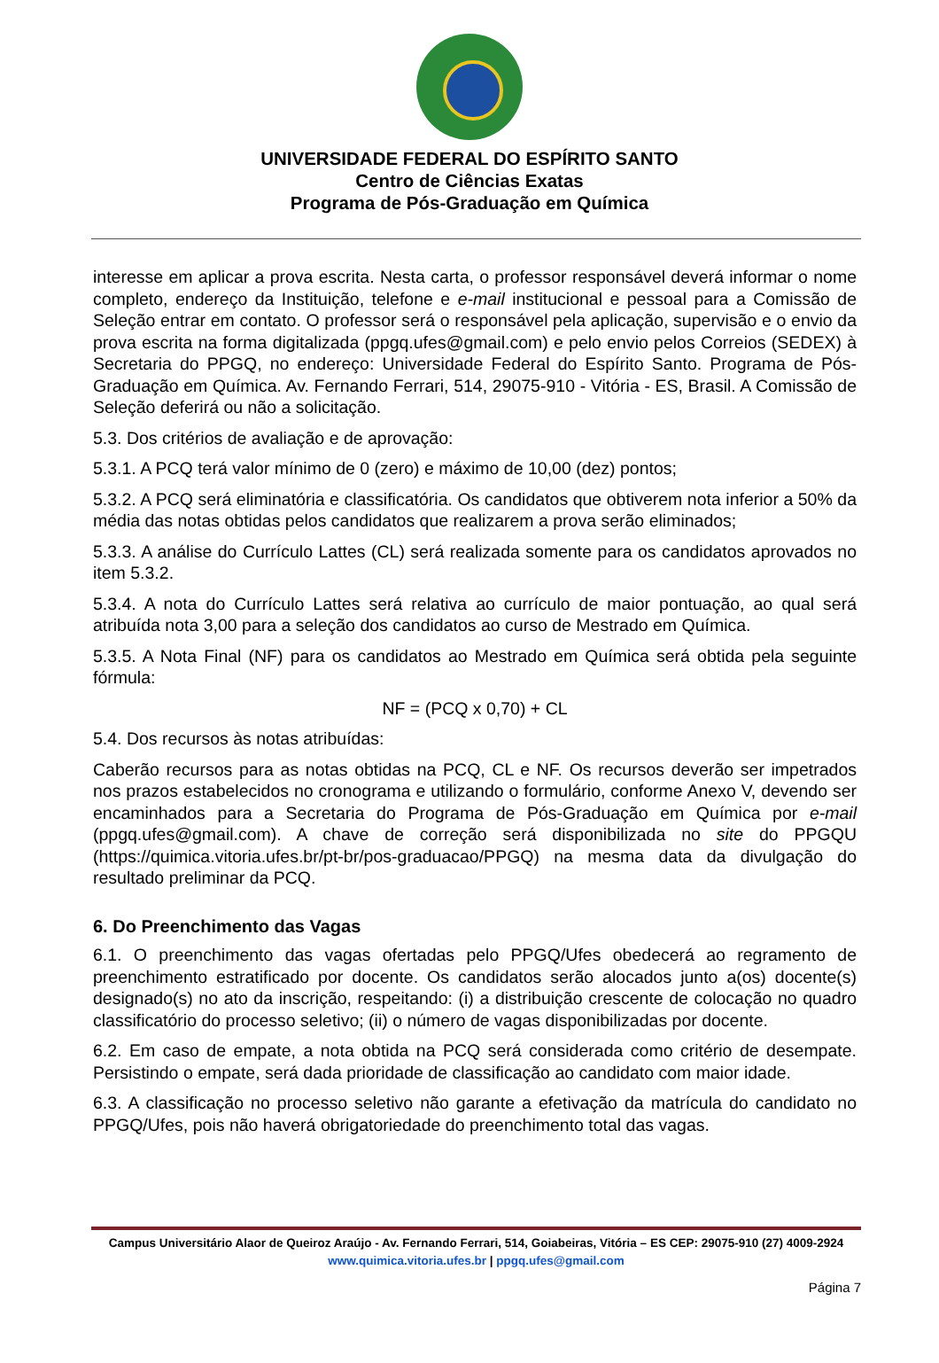UNIVERSIDADE FEDERAL DO ESPÍRITO SANTO
Centro de Ciências Exatas
Programa de Pós-Graduação em Química
interesse em aplicar a prova escrita. Nesta carta, o professor responsável deverá informar o nome completo, endereço da Instituição, telefone e e-mail institucional e pessoal para a Comissão de Seleção entrar em contato. O professor será o responsável pela aplicação, supervisão e o envio da prova escrita na forma digitalizada (ppgq.ufes@gmail.com) e pelo envio pelos Correios (SEDEX) à Secretaria do PPGQ, no endereço: Universidade Federal do Espírito Santo. Programa de Pós-Graduação em Química. Av. Fernando Ferrari, 514, 29075-910 - Vitória - ES, Brasil. A Comissão de Seleção deferirá ou não a solicitação.
5.3. Dos critérios de avaliação e de aprovação:
5.3.1. A PCQ terá valor mínimo de 0 (zero) e máximo de 10,00 (dez) pontos;
5.3.2. A PCQ será eliminatória e classificatória. Os candidatos que obtiverem nota inferior a 50% da média das notas obtidas pelos candidatos que realizarem a prova serão eliminados;
5.3.3. A análise do Currículo Lattes (CL) será realizada somente para os candidatos aprovados no item 5.3.2.
5.3.4. A nota do Currículo Lattes será relativa ao currículo de maior pontuação, ao qual será atribuída nota 3,00 para a seleção dos candidatos ao curso de Mestrado em Química.
5.3.5. A Nota Final (NF) para os candidatos ao Mestrado em Química será obtida pela seguinte fórmula:
NF = (PCQ x 0,70) + CL
5.4. Dos recursos às notas atribuídas:
Caberão recursos para as notas obtidas na PCQ, CL e NF. Os recursos deverão ser impetrados nos prazos estabelecidos no cronograma e utilizando o formulário, conforme Anexo V, devendo ser encaminhados para a Secretaria do Programa de Pós-Graduação em Química por e-mail (ppgq.ufes@gmail.com). A chave de correção será disponibilizada no site do PPGQU (https://quimica.vitoria.ufes.br/pt-br/pos-graduacao/PPGQ) na mesma data da divulgação do resultado preliminar da PCQ.
6. Do Preenchimento das Vagas
6.1. O preenchimento das vagas ofertadas pelo PPGQ/Ufes obedecerá ao regramento de preenchimento estratificado por docente. Os candidatos serão alocados junto a(os) docente(s) designado(s) no ato da inscrição, respeitando: (i) a distribuição crescente de colocação no quadro classificatório do processo seletivo; (ii) o número de vagas disponibilizadas por docente.
6.2. Em caso de empate, a nota obtida na PCQ será considerada como critério de desempate. Persistindo o empate, será dada prioridade de classificação ao candidato com maior idade.
6.3. A classificação no processo seletivo não garante a efetivação da matrícula do candidato no PPGQ/Ufes, pois não haverá obrigatoriedade do preenchimento total das vagas.
Campus Universitário Alaor de Queiroz Araújo - Av. Fernando Ferrari, 514, Goiabeiras, Vitória – ES CEP: 29075-910 (27) 4009-2924
www.quimica.vitoria.ufes.br | ppgq.ufes@gmail.com
Página 7